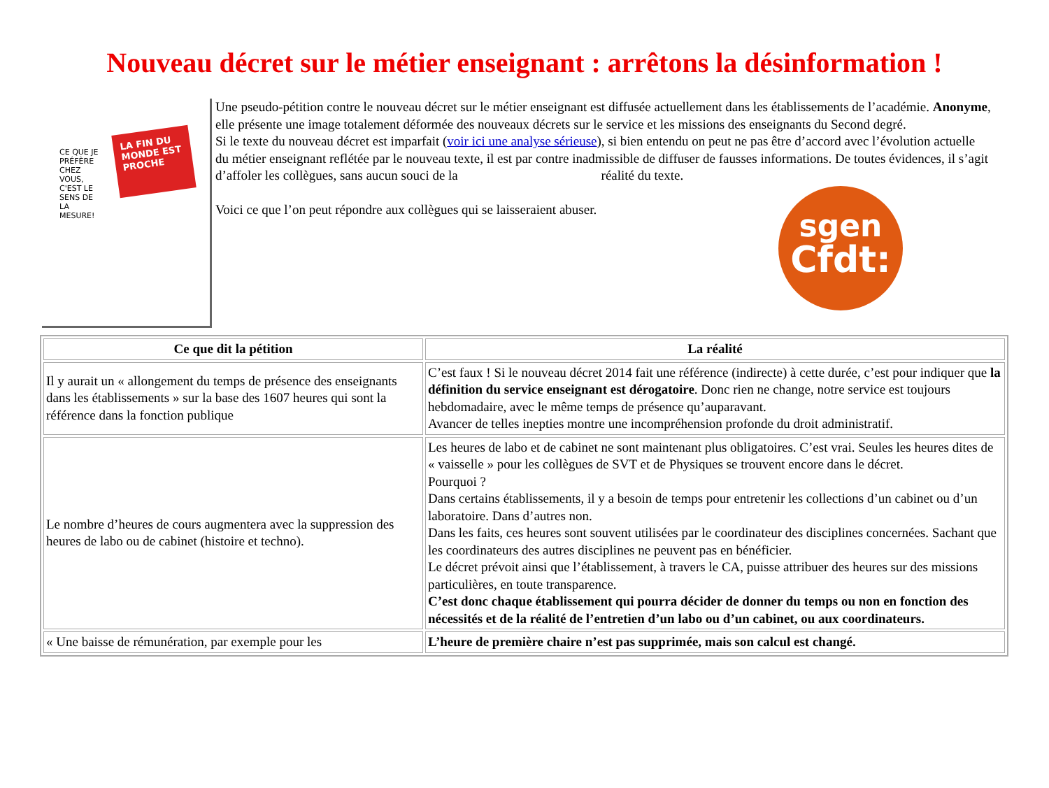Nouveau décret sur le métier enseignant : arrêtons la désinformation !
CE QUE JE PRÉFÈRE CHEZ VOUS, C'EST LE SENS DE LA MESURE!
LA FIN DU MONDE EST PROCHE
Une pseudo-pétition contre le nouveau décret sur le métier enseignant est diffusée actuellement dans les établissements de l’académie. Anonyme, elle présente une image totalement déformée des nouveaux décrets sur le service et les missions des enseignants du Second degré.
Si le texte du nouveau décret est imparfait (voir ici une analyse sérieuse), si bien entendu on peut ne pas être d’accord avec l’évolution actuelle du métier enseignant reflétée par le nouveau texte, il est par contre inadmissible de diffuser de fausses informations. De toutes évidences, il s’agit d’affoler les collègues, sans aucun souci de la réalité du texte.
Voici ce que l’on peut répondre aux collègues qui se laisseraient abuser.
sgen
Cfdt:
| Ce que dit la pétition | La réalité |
| --- | --- |
| Il y aurait un « allongement du temps de présence des enseignants dans les établissements » sur la base des 1607 heures qui sont la référence dans la fonction publique | C’est faux ! Si le nouveau décret 2014 fait une référence (indirecte) à cette durée, c’est pour indiquer que la définition du service enseignant est dérogatoire . Donc rien ne change, notre service est toujours hebdomadaire, avec le même temps de présence qu’auparavant. Avancer de telles inepties montre une incompréhension profonde du droit administratif. |
| Le nombre d’heures de cours augmentera avec la suppression des heures de labo ou de cabinet (histoire et techno). | Les heures de labo et de cabinet ne sont maintenant plus obligatoires. C’est vrai. Seules les heures dites de « vaisselle » pour les collègues de SVT et de Physiques se trouvent encore dans le décret. Pourquoi ? Dans certains établissements, il y a besoin de temps pour entretenir les collections d’un cabinet ou d’un laboratoire. Dans d’autres non. Dans les faits, ces heures sont souvent utilisées par le coordinateur des disciplines concernées. Sachant que les coordinateurs des autres disciplines ne peuvent pas en bénéficier. Le décret prévoit ainsi que l’établissement, à travers le CA, puisse attribuer des heures sur des missions particulières, en toute transparence. C’est donc chaque établissement qui pourra décider de donner du temps ou non en fonction des nécessités et de la réalité de l’entretien d’un labo ou d’un cabinet, ou aux coordinateurs. |
| « Une baisse de rémunération, par exemple pour les | L’heure de première chaire n’est pas supprimée, mais son calcul est changé. |